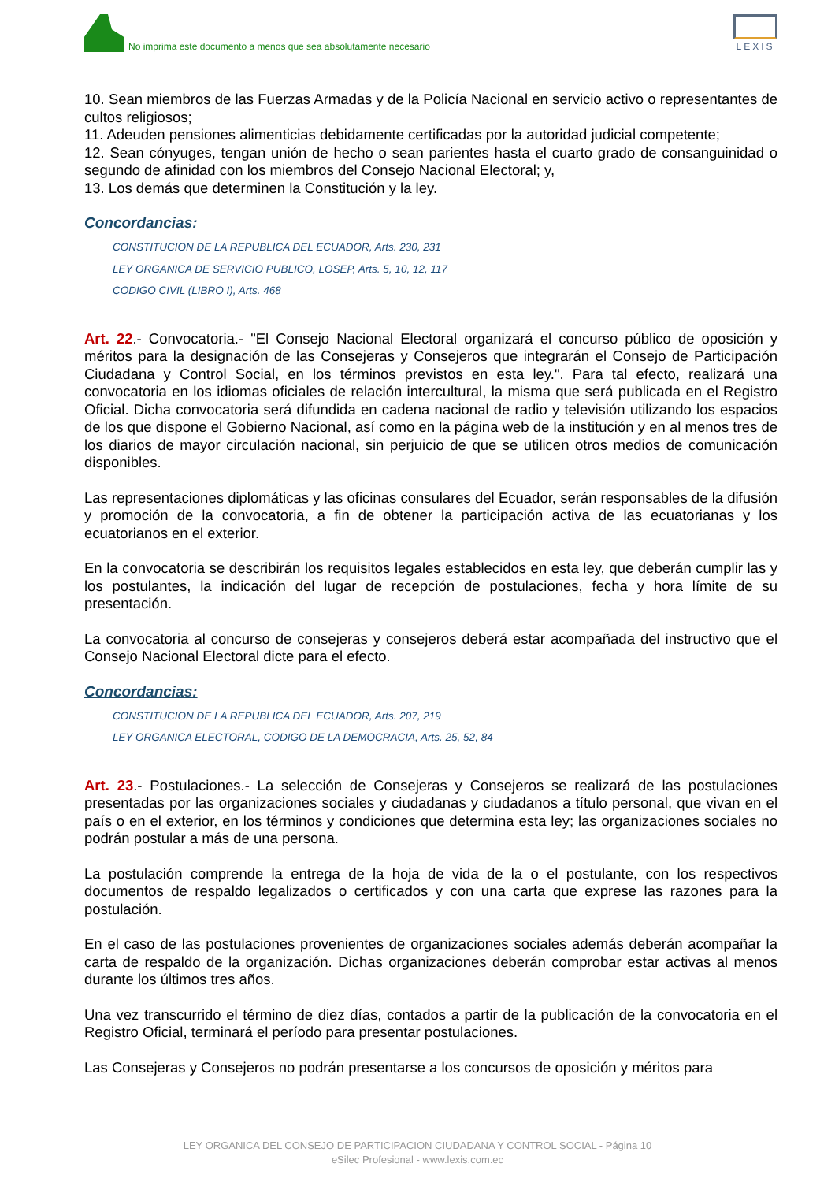No imprima este documento a menos que sea absolutamente necesario
LEXIS
10. Sean miembros de las Fuerzas Armadas y de la Policía Nacional en servicio activo o representantes de cultos religiosos;
11. Adeuden pensiones alimenticias debidamente certificadas por la autoridad judicial competente;
12. Sean cónyuges, tengan unión de hecho o sean parientes hasta el cuarto grado de consanguinidad o segundo de afinidad con los miembros del Consejo Nacional Electoral; y,
13. Los demás que determinen la Constitución y la ley.
Concordancias:
CONSTITUCION DE LA REPUBLICA DEL ECUADOR, Arts. 230, 231
LEY ORGANICA DE SERVICIO PUBLICO, LOSEP, Arts. 5, 10, 12, 117
CODIGO CIVIL (LIBRO I), Arts. 468
Art. 22.- Convocatoria.- "El Consejo Nacional Electoral organizará el concurso público de oposición y méritos para la designación de las Consejeras y Consejeros que integrarán el Consejo de Participación Ciudadana y Control Social, en los términos previstos en esta ley.". Para tal efecto, realizará una convocatoria en los idiomas oficiales de relación intercultural, la misma que será publicada en el Registro Oficial. Dicha convocatoria será difundida en cadena nacional de radio y televisión utilizando los espacios de los que dispone el Gobierno Nacional, así como en la página web de la institución y en al menos tres de los diarios de mayor circulación nacional, sin perjuicio de que se utilicen otros medios de comunicación disponibles.
Las representaciones diplomáticas y las oficinas consulares del Ecuador, serán responsables de la difusión y promoción de la convocatoria, a fin de obtener la participación activa de las ecuatorianas y los ecuatorianos en el exterior.
En la convocatoria se describirán los requisitos legales establecidos en esta ley, que deberán cumplir las y los postulantes, la indicación del lugar de recepción de postulaciones, fecha y hora límite de su presentación.
La convocatoria al concurso de consejeras y consejeros deberá estar acompañada del instructivo que el Consejo Nacional Electoral dicte para el efecto.
Concordancias:
CONSTITUCION DE LA REPUBLICA DEL ECUADOR, Arts. 207, 219
LEY ORGANICA ELECTORAL, CODIGO DE LA DEMOCRACIA, Arts. 25, 52, 84
Art. 23.- Postulaciones.- La selección de Consejeras y Consejeros se realizará de las postulaciones presentadas por las organizaciones sociales y ciudadanas y ciudadanos a título personal, que vivan en el país o en el exterior, en los términos y condiciones que determina esta ley; las organizaciones sociales no podrán postular a más de una persona.
La postulación comprende la entrega de la hoja de vida de la o el postulante, con los respectivos documentos de respaldo legalizados o certificados y con una carta que exprese las razones para la postulación.
En el caso de las postulaciones provenientes de organizaciones sociales además deberán acompañar la carta de respaldo de la organización. Dichas organizaciones deberán comprobar estar activas al menos durante los últimos tres años.
Una vez transcurrido el término de diez días, contados a partir de la publicación de la convocatoria en el Registro Oficial, terminará el período para presentar postulaciones.
Las Consejeras y Consejeros no podrán presentarse a los concursos de oposición y méritos para
LEY ORGANICA DEL CONSEJO DE PARTICIPACION CIUDADANA Y CONTROL SOCIAL - Página 10
eSilec Profesional - www.lexis.com.ec